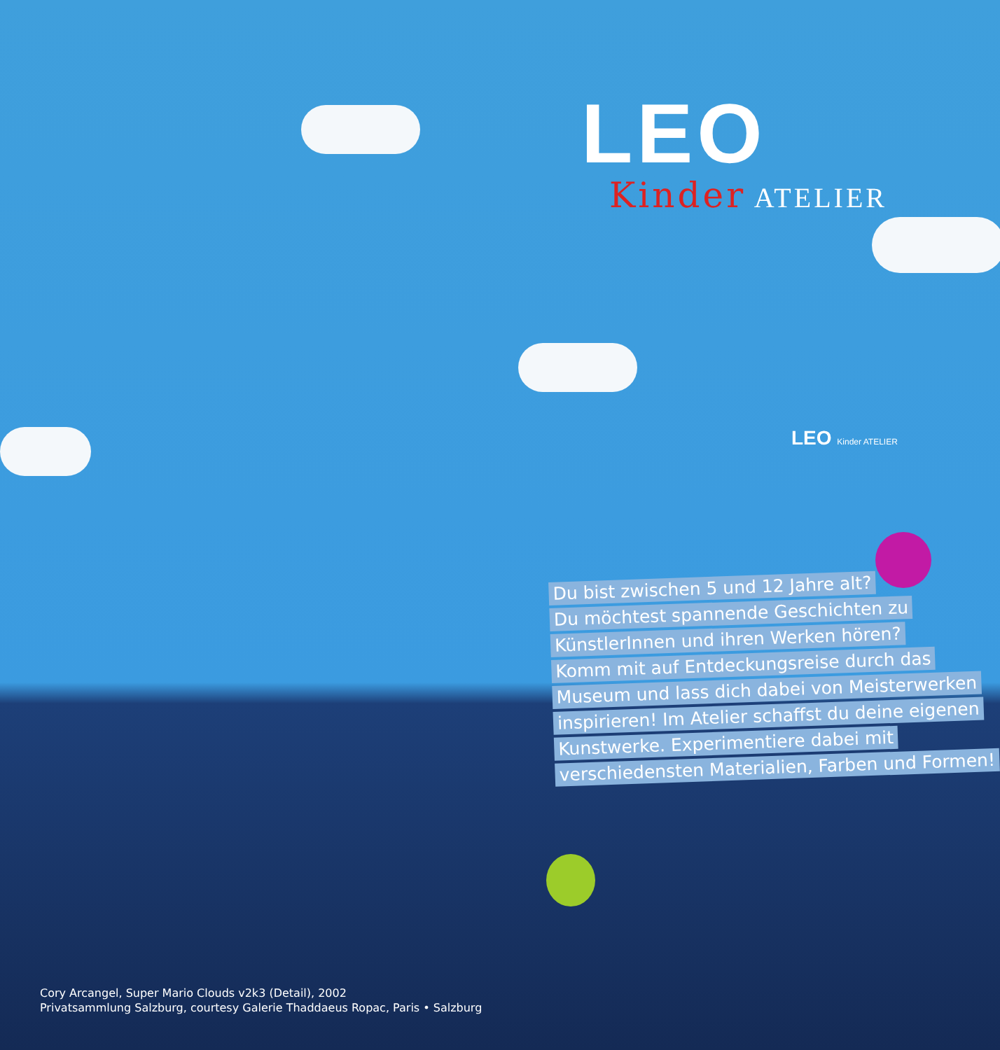LEO
Kinder ATELIER
LEO Kinder ATELIER
Du bist zwischen 5 und 12 Jahre alt?
Du möchtest spannende Geschichten zu
KünstlerInnen und ihren Werken hören?
Komm mit auf Entdeckungsreise durch das
Museum und lass dich dabei von Meisterwerken
inspirieren! Im Atelier schaffst du deine eigenen
Kunstwerke. Experimentiere dabei mit
verschiedensten Materialien, Farben und Formen!
Cory Arcangel, Super Mario Clouds v2k3 (Detail), 2002
Privatsammlung Salzburg, courtesy Galerie Thaddaeus Ropac, Paris • Salzburg